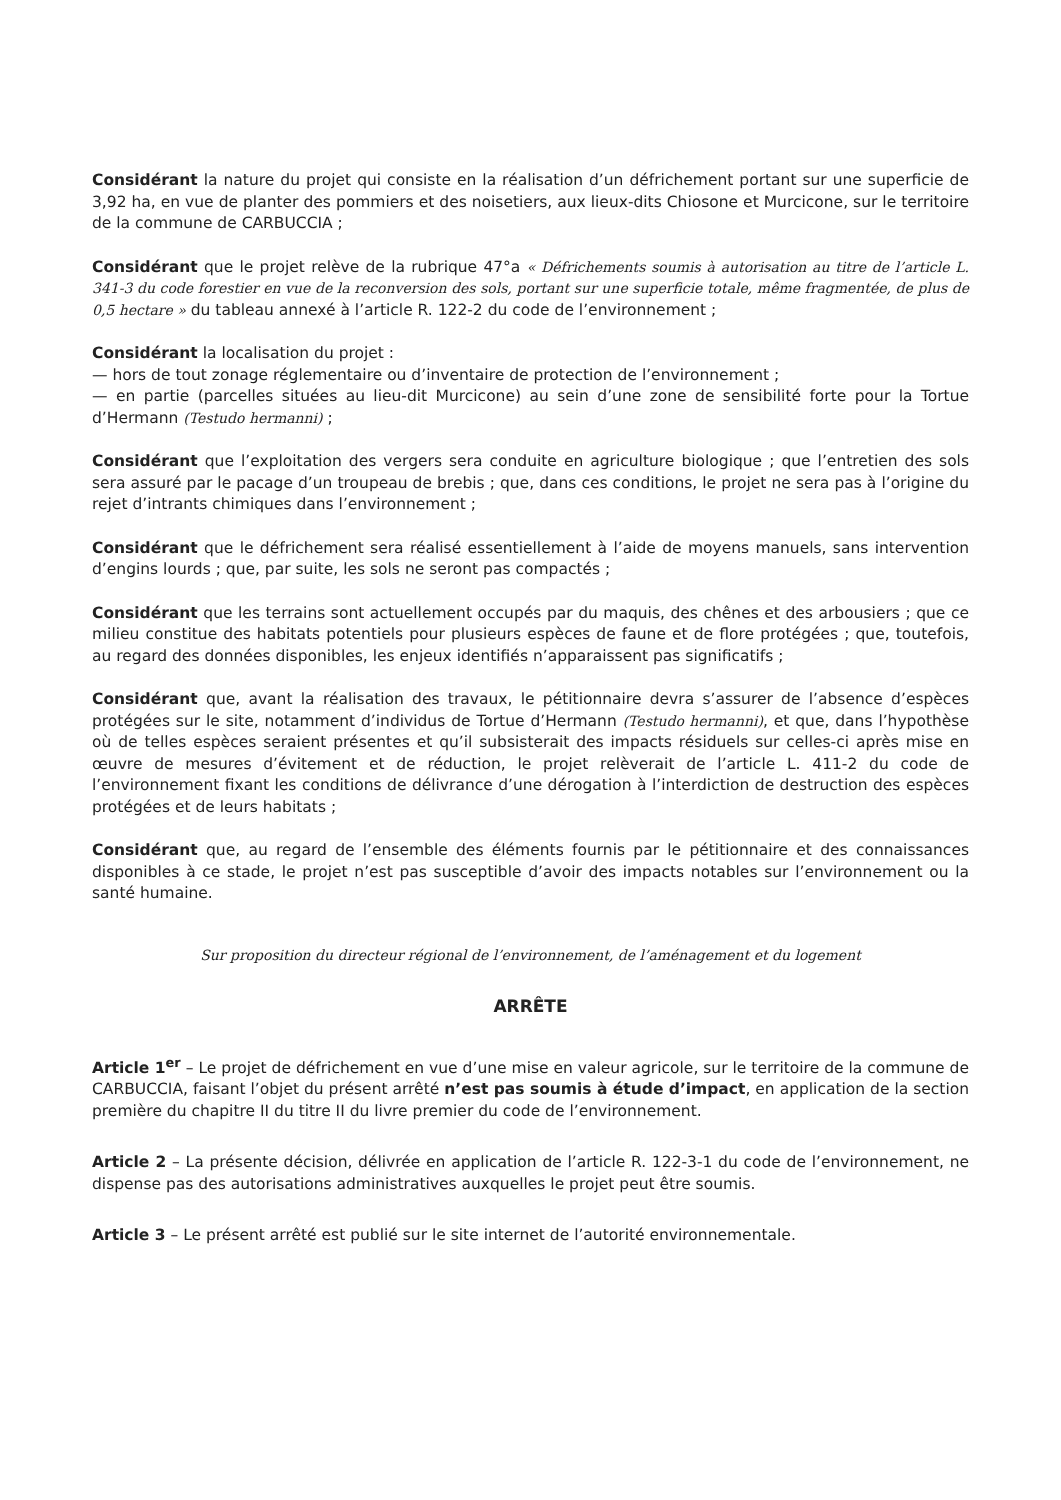Considérant la nature du projet qui consiste en la réalisation d’un défrichement portant sur une superficie de 3,92 ha, en vue de planter des pommiers et des noisetiers, aux lieux-dits Chiosone et Murcicone, sur le territoire de la commune de CARBUCCIA ;
Considérant que le projet relève de la rubrique 47°a « Défrichements soumis à autorisation au titre de l’article L. 341-3 du code forestier en vue de la reconversion des sols, portant sur une superficie totale, même fragmentée, de plus de 0,5 hectare » du tableau annexé à l’article R. 122-2 du code de l’environnement ;
Considérant la localisation du projet :
— hors de tout zonage réglementaire ou d’inventaire de protection de l’environnement ;
— en partie (parcelles situées au lieu-dit Murcicone) au sein d’une zone de sensibilité forte pour la Tortue d’Hermann (Testudo hermanni) ;
Considérant que l’exploitation des vergers sera conduite en agriculture biologique ; que l’entretien des sols sera assuré par le pacage d’un troupeau de brebis ; que, dans ces conditions, le projet ne sera pas à l’origine du rejet d’intrants chimiques dans l’environnement ;
Considérant que le défrichement sera réalisé essentiellement à l’aide de moyens manuels, sans intervention d’engins lourds ; que, par suite, les sols ne seront pas compactés ;
Considérant que les terrains sont actuellement occupés par du maquis, des chênes et des arbousiers ; que ce milieu constitue des habitats potentiels pour plusieurs espèces de faune et de flore protégées ; que, toutefois, au regard des données disponibles, les enjeux identifiés n’apparaissent pas significatifs ;
Considérant que, avant la réalisation des travaux, le pétitionnaire devra s’assurer de l’absence d’espèces protégées sur le site, notamment d’individus de Tortue d’Hermann (Testudo hermanni), et que, dans l’hypothèse où de telles espèces seraient présentes et qu’il subsisterait des impacts résiduels sur celles-ci après mise en œuvre de mesures d’évitement et de réduction, le projet relèverait de l’article L. 411-2 du code de l’environnement fixant les conditions de délivrance d’une dérogation à l’interdiction de destruction des espèces protégées et de leurs habitats ;
Considérant que, au regard de l’ensemble des éléments fournis par le pétitionnaire et des connaissances disponibles à ce stade, le projet n’est pas susceptible d’avoir des impacts notables sur l’environnement ou la santé humaine.
Sur proposition du directeur régional de l’environnement, de l’aménagement et du logement
ARRÊTE
Article 1<sup>er</sup> – Le projet de défrichement en vue d’une mise en valeur agricole, sur le territoire de la commune de CARBUCCIA, faisant l’objet du présent arrêté n’est pas soumis à étude d’impact, en application de la section première du chapitre II du titre II du livre premier du code de l’environnement.
Article 2 – La présente décision, délivrée en application de l’article R. 122-3-1 du code de l’environnement, ne dispense pas des autorisations administratives auxquelles le projet peut être soumis.
Article 3 – Le présent arrêté est publié sur le site internet de l’autorité environnementale.